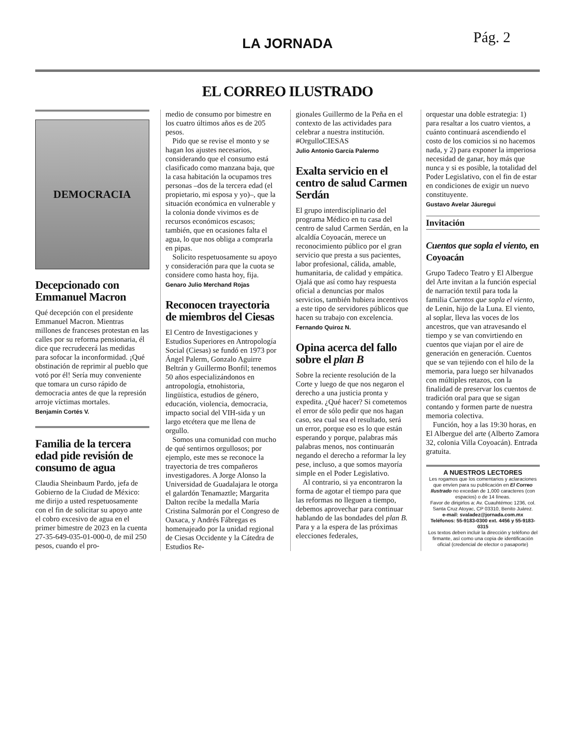LA JORNADA
Pág. 2
EL CORREO ILUSTRADO
DEMOCRACIA
Decepcionado con Emmanuel Macron
Qué decepción con el presidente Emmanuel Macron. Mientras millones de franceses protestan en las calles por su reforma pensionaria, él dice que recrudecerá las medidas para sofocar la inconformidad. ¡Qué obstinación de reprimir al pueblo que votó por él! Sería muy conveniente que tomara un curso rápido de democracia antes de que la represión arroje víctimas mortales.
Benjamín Cortés V.
Familia de la tercera edad pide revisión de consumo de agua
Claudia Sheinbaum Pardo, jefa de Gobierno de la Ciudad de México: me dirijo a usted respetuosamente con el fin de solicitar su apoyo ante el cobro excesivo de agua en el primer bimestre de 2023 en la cuenta 27-35-649-035-01-000-0, de mil 250 pesos, cuando el pro-
medio de consumo por bimestre en los cuatro últimos años es de 205 pesos.
Pido que se revise el monto y se hagan los ajustes necesarios, considerando que el consumo está clasificado como manzana baja, que la casa habitación la ocupamos tres personas –dos de la tercera edad (el propietario, mi esposa y yo)–, que la situación económica en vulnerable y la colonia donde vivimos es de recursos económicos escasos; también, que en ocasiones falta el agua, lo que nos obliga a comprarla en pipas.
Solicito respetuosamente su apoyo y consideración para que la cuota se considere como hasta hoy, fija.
Genaro Julio Merchand Rojas
Reconocen trayectoria de miembros del Ciesas
El Centro de Investigaciones y Estudios Superiores en Antropología Social (Ciesas) se fundó en 1973 por Ángel Palerm, Gonzalo Aguirre Beltrán y Guillermo Bonfil; tenemos 50 años especializándonos en antropología, etnohistoria, lingüística, estudios de género, educación, violencia, democracia, impacto social del VIH-sida y un largo etcétera que me llena de orgullo.
Somos una comunidad con mucho de qué sentirnos orgullosos; por ejemplo, este mes se reconoce la trayectoria de tres compañeros investigadores. A Jorge Alonso la Universidad de Guadalajara le otorga el galardón Tenamaztle; Margarita Dalton recibe la medalla María Cristina Salmorán por el Congreso de Oaxaca, y Andrés Fábregas es homenajeado por la unidad regional de Ciesas Occidente y la Cátedra de Estudios Re-
gionales Guillermo de la Peña en el contexto de las actividades para celebrar a nuestra institución. #OrgulloCIESAS
Julio Antonio García Palermo
Exalta servicio en el centro de salud Carmen Serdán
El grupo interdisciplinario del programa Médico en tu casa del centro de salud Carmen Serdán, en la alcaldía Coyoacán, merece un reconocimiento público por el gran servicio que presta a sus pacientes, labor profesional, cálida, amable, humanitaria, de calidad y empática. Ojalá que así como hay respuesta oficial a denuncias por malos servicios, también hubiera incentivos a este tipo de servidores públicos que hacen su trabajo con excelencia.
Fernando Quiroz N.
Opina acerca del fallo sobre el plan B
Sobre la reciente resolución de la Corte y luego de que nos negaron el derecho a una justicia pronta y expedita. ¿Qué hacer? Si cometemos el error de sólo pedir que nos hagan caso, sea cual sea el resultado, será un error, porque eso es lo que están esperando y porque, palabras más palabras menos, nos continuarán negando el derecho a reformar la ley pese, incluso, a que somos mayoría simple en el Poder Legislativo.
Al contrario, si ya encontraron la forma de agotar el tiempo para que las reformas no lleguen a tiempo, debemos aprovechar para continuar hablando de las bondades del plan B. Para y a la espera de las próximas elecciones federales,
orquestar una doble estrategia: 1) para resaltar a los cuatro vientos, a cuánto continuará ascendiendo el costo de los comicios si no hacemos nada, y 2) para exponer la imperiosa necesidad de ganar, hoy más que nunca y si es posible, la totalidad del Poder Legislativo, con el fin de estar en condiciones de exigir un nuevo constituyente.
Gustavo Avelar Jáuregui
Invitación
Cuentos que sopla el viento, en Coyoacán
Grupo Tadeco Teatro y El Albergue del Arte invitan a la función especial de narración textil para toda la familia Cuentos que sopla el viento, de Lenin, hijo de la Luna. El viento, al soplar, lleva las voces de los ancestros, que van atravesando el tiempo y se van convirtiendo en cuentos que viajan por el aire de generación en generación. Cuentos que se van tejiendo con el hilo de la memoria, para luego ser hilvanados con múltiples retazos, con la finalidad de preservar los cuentos de tradición oral para que se sigan contando y formen parte de nuestra memoria colectiva.
Función, hoy a las 19:30 horas, en El Albergue del arte (Alberto Zamora 32, colonia Villa Coyoacán). Entrada gratuita.
A NUESTROS LECTORES
Les rogamos que los comentarios y aclaraciones que envíen para su publicación en El Correo Ilustrado no excedan de 1,000 caracteres (con espacios) o de 14 líneas.
Favor de dirigirlos a: Av. Cuauhtémoc 1236, col. Santa Cruz Atoyac, CP 03310, Benito Juárez.
e-mail: svaladez@jornada.com.mx
Teléfonos: 55-9183-0300 ext. 4456 y 55-9183-0315
Los textos deben incluir la dirección y teléfono del firmante, así como una copia de identificación oficial (credencial de elector o pasaporte)